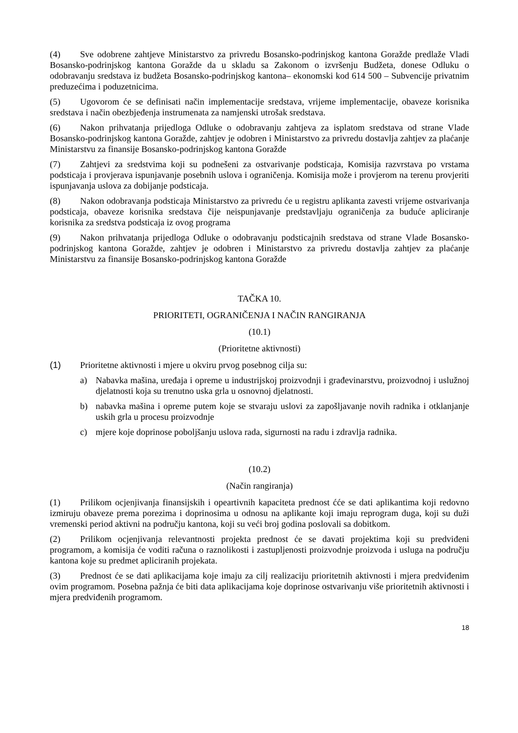(4) Sve odobrene zahtjeve Ministarstvo za privredu Bosansko-podrinjskog kantona Goražde predlaže Vladi Bosansko-podrinjskog kantona Goražde da u skladu sa Zakonom o izvršenju Budžeta, donese Odluku o odobravanju sredstava iz budžeta Bosansko-podrinjskog kantona– ekonomski kod 614 500 – Subvencije privatnim preduzećima i poduzetnicima.
(5) Ugovorom će se definisati način implementacije sredstava, vrijeme implementacije, obaveze korisnika sredstava i način obezbjeđenja instrumenata za namjenski utrošak sredstava.
(6) Nakon prihvatanja prijedloga Odluke o odobravanju zahtjeva za isplatom sredstava od strane Vlade Bosansko-podrinjskog kantona Goražde, zahtjev je odobren i Ministarstvo za privredu dostavlja zahtjev za plaćanje Ministarstvu za finansije Bosansko-podrinjskog kantona Goražde
(7) Zahtjevi za sredstvima koji su podnešeni za ostvarivanje podsticaja, Komisija razvrstava po vrstama podsticaja i provjerava ispunjavanje posebnih uslova i ograničenja. Komisija može i provjerom na terenu provjeriti ispunjavanja uslova za dobijanje podsticaja.
(8) Nakon odobravanja podsticaja Ministarstvo za privredu će u registru aplikanta zavesti vrijeme ostvarivanja podsticaja, obaveze korisnika sredstava čije neispunjavanje predstavljaju ograničenja za buduće apliciranje korisnika za sredstva podsticaja iz ovog programa
(9) Nakon prihvatanja prijedloga Odluke o odobravanju podsticajnih sredstava od strane Vlade Bosansko-podrinjskog kantona Goražde, zahtjev je odobren i Ministarstvo za privredu dostavlja zahtjev za plaćanje Ministarstvu za finansije Bosansko-podrinjskog kantona Goražde
TAČKA 10.
PRIORITETI, OGRANIČENJA I NAČIN RANGIRANJA
(10.1)
(Prioritetne aktivnosti)
(1) Prioritetne aktivnosti i mjere u okviru prvog posebnog cilja su:
a) Nabavka mašina, uređaja i opreme u industrijskoj proizvodnji i građevinarstvu, proizvodnoj i uslužnoj djelatnosti koja su trenutno uska grla u osnovnoj djelatnosti.
b) nabavka mašina i opreme putem koje se stvaraju uslovi za zapošljavanje novih radnika i otklanjanje uskih grla u procesu proizvodnje
c) mjere koje doprinose poboljšanju uslova rada, sigurnosti na radu i zdravlja radnika.
(10.2)
(Način rangiranja)
(1) Prilikom ocjenjivanja finansijskih i opeartivnih kapaciteta prednost ćće se dati aplikantima koji redovno izmiruju obaveze prema porezima i doprinosima u odnosu na aplikante koji imaju reprogram duga, koji su duži vremenski period aktivni na području kantona, koji su veći broj godina poslovali sa dobitkom.
(2) Prilikom ocjenjivanja relevantnosti projekta prednost će se davati projektima koji su predviđeni programom, a komisija će voditi računa o raznolikosti i zastupljenosti proizvodnje proizvoda i usluga na području kantona koje su predmet apliciranih projekata.
(3) Prednost će se dati aplikacijama koje imaju za cilj realizaciju prioritetnih aktivnosti i mjera predviđenim ovim programom. Posebna pažnja će biti data aplikacijama koje doprinose ostvarivanju više prioritetnih aktivnosti i mjera predviđenih programom.
18